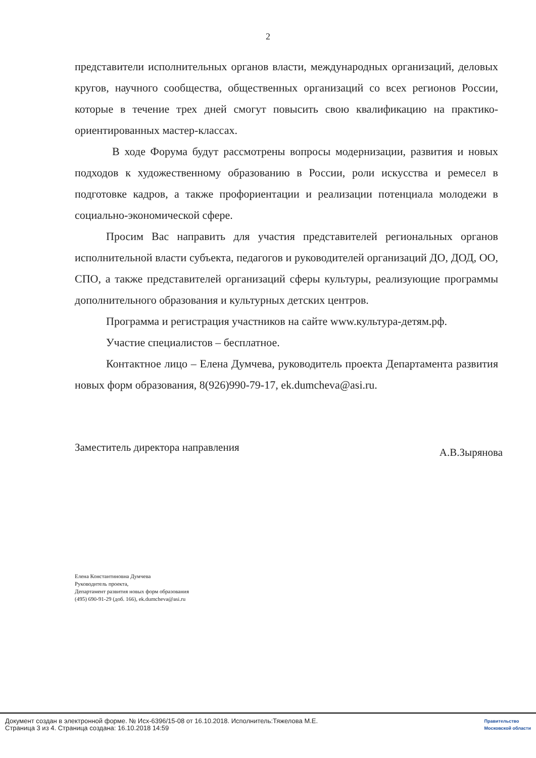2
представители исполнительных органов власти, международных организаций, деловых кругов, научного сообщества, общественных организаций со всех регионов России, которые в течение трех дней смогут повысить свою квалификацию на практико-ориентированных мастер-классах.
В ходе Форума будут рассмотрены вопросы модернизации, развития и новых подходов к художественному образованию в России, роли искусства и ремесел в подготовке кадров, а также профориентации и реализации потенциала молодежи в социально-экономической сфере.
Просим Вас направить для участия представителей региональных органов исполнительной власти субъекта, педагогов и руководителей организаций ДО, ДОД, ОО, СПО, а также представителей организаций сферы культуры, реализующие программы дополнительного образования и культурных детских центров.
Программа и регистрация участников на сайте www.культура-детям.рф.
Участие специалистов – бесплатное.
Контактное лицо – Елена Думчева, руководитель проекта Департамента развития новых форм образования, 8(926)990-79-17, ek.dumcheva@asi.ru.
Заместитель директора направления А.В.Зырянова
Елена Константиновна Думчева
Руководитель проекта,
Департамент развития новых форм образования
(495) 690-91-29 (доб. 166), ek.dumcheva@asi.ru
Документ создан в электронной форме. № Исх-6396/15-08 от 16.10.2018. Исполнитель:Тяжелова М.Е.
Страница 3 из 4. Страница создана: 16.10.2018 14:59
Правительство
Московской области